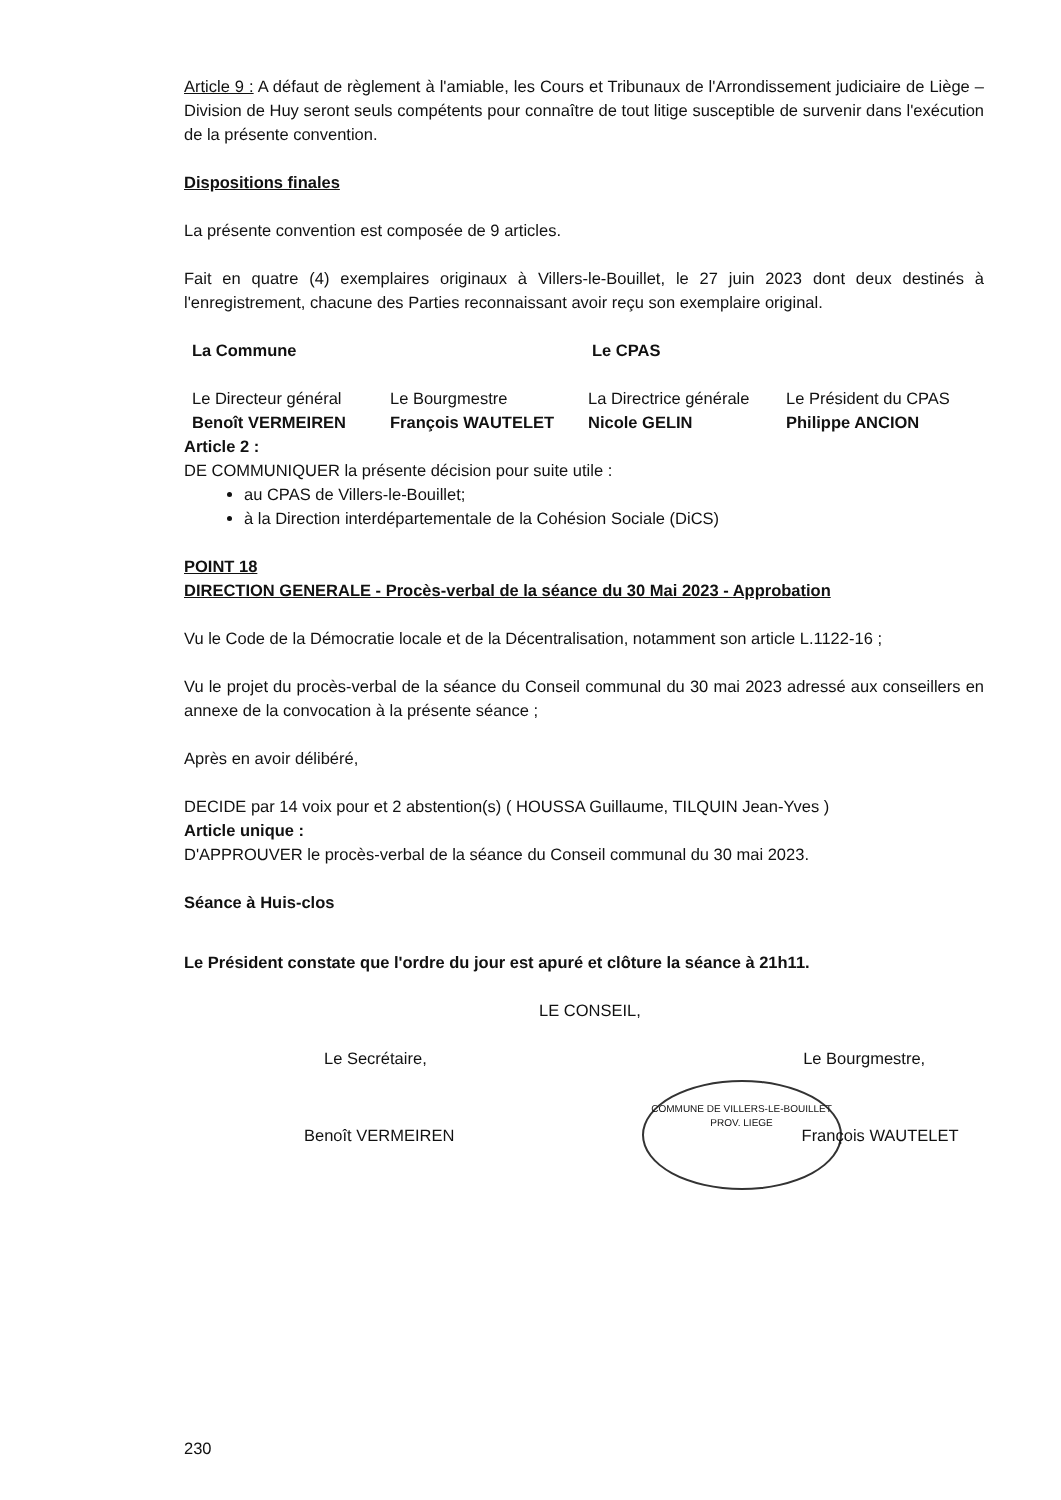Article 9 : A défaut de règlement à l'amiable, les Cours et Tribunaux de l'Arrondissement judiciaire de Liège – Division de Huy seront seuls compétents pour connaître de tout litige susceptible de survenir dans l'exécution de la présente convention.
Dispositions finales
La présente convention est composée de 9 articles.
Fait en quatre (4) exemplaires originaux à Villers-le-Bouillet, le 27 juin 2023 dont deux destinés à l'enregistrement, chacune des Parties reconnaissant avoir reçu son exemplaire original.
La Commune Le CPAS
Le Directeur général
Benoît VERMEIREN
Le Bourgmestre
François WAUTELET
La Directrice générale
Nicole GELIN
Le Président du CPAS
Philippe ANCION
Article 2 :
DE COMMUNIQUER la présente décision pour suite utile :
au CPAS de Villers-le-Bouillet;
à la Direction interdépartementale de la Cohésion Sociale (DiCS)
POINT 18
DIRECTION GENERALE - Procès-verbal de la séance du 30 Mai 2023 - Approbation
Vu le Code de la Démocratie locale et de la Décentralisation, notamment son article L.1122-16 ;
Vu le projet du procès-verbal de la séance du Conseil communal du 30 mai 2023 adressé aux conseillers en annexe de la convocation à la présente séance ;
Après en avoir délibéré,
DECIDE par 14 voix pour et 2 abstention(s) ( HOUSSA Guillaume, TILQUIN Jean-Yves )
Article unique :
D'APPROUVER le procès-verbal de la séance du Conseil communal du 30 mai 2023.
Séance à Huis-clos
Le Président constate que l'ordre du jour est apuré et clôture la séance à 21h11.
LE CONSEIL,
Le Secrétaire, Le Bourgmestre,
Benoît VERMEIREN
COMMUNE DE VILLERS-LE-BOUILLET
PROV. LIEGE
François WAUTELET
230